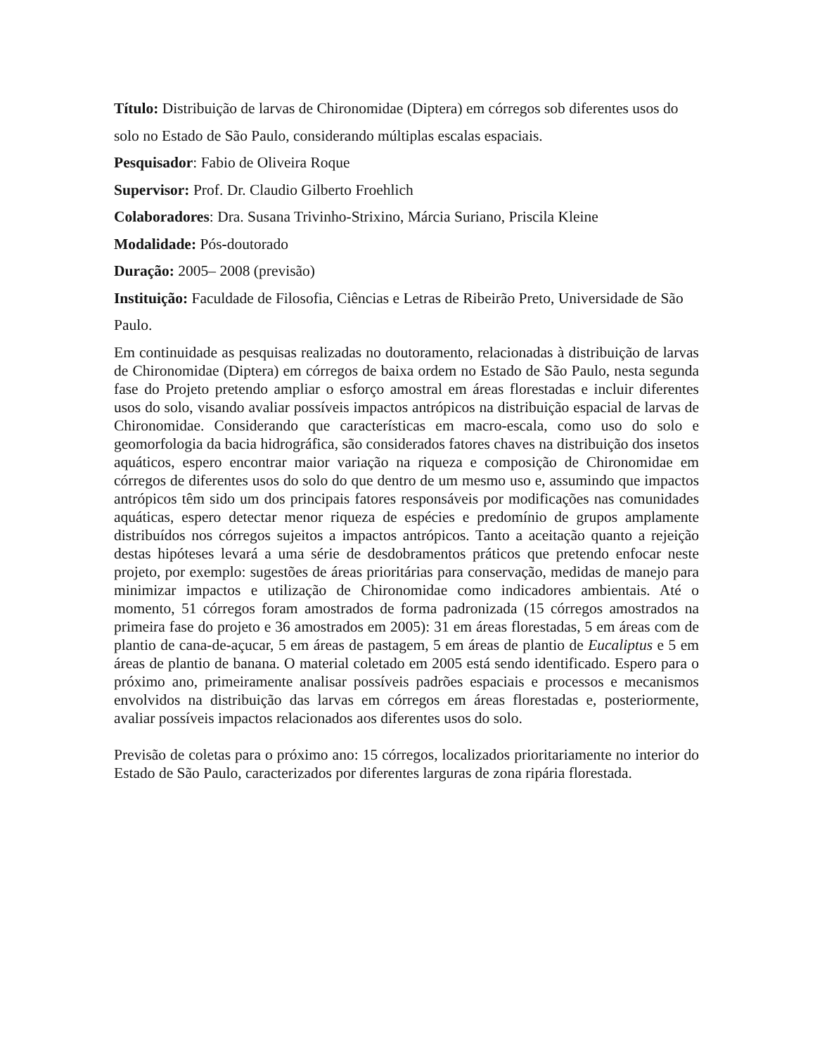Título: Distribuição de larvas de Chironomidae (Diptera) em córregos sob diferentes usos do solo no Estado de São Paulo, considerando múltiplas escalas espaciais.
Pesquisador: Fabio de Oliveira Roque
Supervisor: Prof. Dr. Claudio Gilberto Froehlich
Colaboradores: Dra. Susana Trivinho-Strixino, Márcia Suriano, Priscila Kleine
Modalidade: Pós-doutorado
Duração: 2005– 2008 (previsão)
Instituição: Faculdade de Filosofia, Ciências e Letras de Ribeirão Preto, Universidade de São Paulo.
Em continuidade as pesquisas realizadas no doutoramento, relacionadas à distribuição de larvas de Chironomidae (Diptera) em córregos de baixa ordem no Estado de São Paulo, nesta segunda fase do Projeto pretendo ampliar o esforço amostral em áreas florestadas e incluir diferentes usos do solo, visando avaliar possíveis impactos antrópicos na distribuição espacial de larvas de Chironomidae. Considerando que características em macro-escala, como uso do solo e geomorfologia da bacia hidrográfica, são considerados fatores chaves na distribuição dos insetos aquáticos, espero encontrar maior variação na riqueza e composição de Chironomidae em córregos de diferentes usos do solo do que dentro de um mesmo uso e, assumindo que impactos antrópicos têm sido um dos principais fatores responsáveis por modificações nas comunidades aquáticas, espero detectar menor riqueza de espécies e predomínio de grupos amplamente distribuídos nos córregos sujeitos a impactos antrópicos. Tanto a aceitação quanto a rejeição destas hipóteses levará a uma série de desdobramentos práticos que pretendo enfocar neste projeto, por exemplo: sugestões de áreas prioritárias para conservação, medidas de manejo para minimizar impactos e utilização de Chironomidae como indicadores ambientais. Até o momento, 51 córregos foram amostrados de forma padronizada (15 córregos amostrados na primeira fase do projeto e 36 amostrados em 2005): 31 em áreas florestadas, 5 em áreas com de plantio de cana-de-açucar, 5 em áreas de pastagem, 5 em áreas de plantio de Eucaliptus e 5 em áreas de plantio de banana. O material coletado em 2005 está sendo identificado. Espero para o próximo ano, primeiramente analisar possíveis padrões espaciais e processos e mecanismos envolvidos na distribuição das larvas em córregos em áreas florestadas e, posteriormente, avaliar possíveis impactos relacionados aos diferentes usos do solo.
Previsão de coletas para o próximo ano: 15 córregos, localizados prioritariamente no interior do Estado de São Paulo, caracterizados por diferentes larguras de zona ripária florestada.